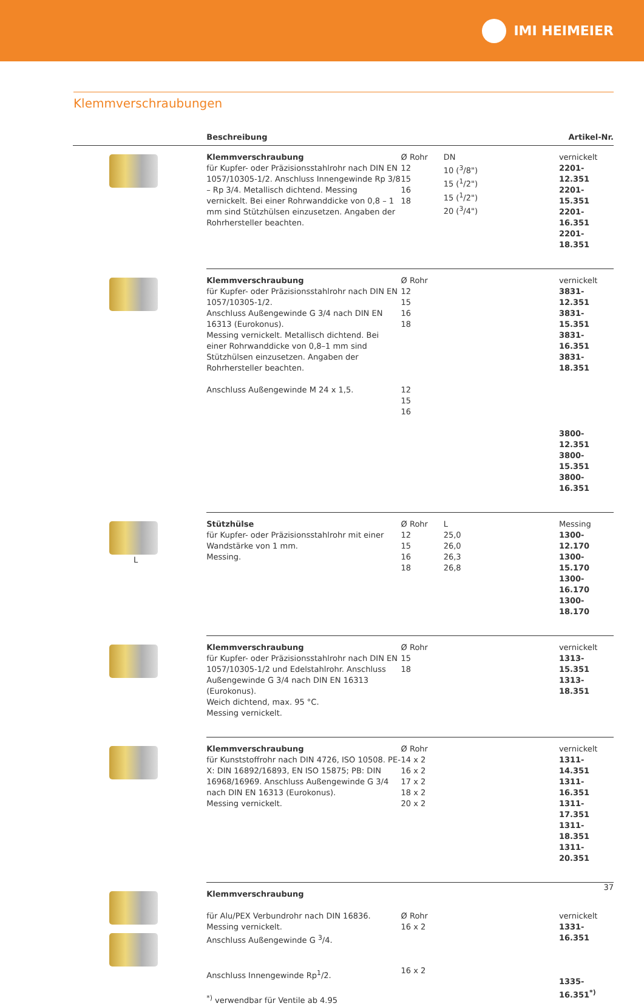IMI HEIMEIER
Klemmverschraubungen
| | Beschreibung | | | Artikel-Nr. |
| --- | --- | --- | --- | --- |
| | Klemmverschraubung für Kupfer- oder Präzisionsstahlrohr nach DIN EN 1057/10305-1/2. Anschluss Innengewinde Rp 3/8 – Rp 3/4. Metallisch dichtend. Messing vernickelt. Bei einer Rohrwanddicke von 0,8 – 1 mm sind Stützhülsen einzusetzen. Angaben der Rohrhersteller beachten. | Ø Rohr 12 15 16 18 | DN 10 (<sup>3</sup>/8") 15 (<sup>1</sup>/2") 15 (<sup>1</sup>/2") 20 (<sup>3</sup>/4") | vernickelt 2201-12.351 2201-15.351 2201-16.351 2201-18.351 |
| | Klemmverschraubung für Kupfer- oder Präzisionsstahlrohr nach DIN EN 1057/10305-1/2. Anschluss Außengewinde G 3/4 nach DIN EN 16313 (Eurokonus). Messing vernickelt. Metallisch dichtend. Bei einer Rohrwanddicke von 0,8–1 mm sind Stützhülsen einzusetzen. Angaben der Rohrhersteller beachten. Anschluss Außengewinde M 24 x 1,5. | Ø Rohr 12 15 16 18 12 15 16 | | vernickelt 3831-12.351 3831-15.351 3831-16.351 3831-18.351 3800-12.351 3800-15.351 3800-16.351 |
| L | Stützhülse für Kupfer- oder Präzisionsstahlrohr mit einer Wandstärke von 1 mm. Messing. | Ø Rohr 12 15 16 18 | L 25,0 26,0 26,3 26,8 | Messing 1300-12.170 1300-15.170 1300-16.170 1300-18.170 |
| | Klemmverschraubung für Kupfer- oder Präzisionsstahlrohr nach DIN EN 1057/10305-1/2 und Edelstahlrohr. Anschluss Außengewinde G 3/4 nach DIN EN 16313 (Eurokonus). Weich dichtend, max. 95 °C. Messing vernickelt. | Ø Rohr 15 18 | | vernickelt 1313-15.351 1313-18.351 |
| | Klemmverschraubung für Kunststoffrohr nach DIN 4726, ISO 10508. PE-X: DIN 16892/16893, EN ISO 15875; PB: DIN 16968/16969. Anschluss Außengewinde G 3/4 nach DIN EN 16313 (Eurokonus). Messing vernickelt. | Ø Rohr 14 x 2 16 x 2 17 x 2 18 x 2 20 x 2 | | vernickelt 1311-14.351 1311-16.351 1311-17.351 1311-18.351 1311-20.351 |
| | Klemmverschraubung für Alu/PEX Verbundrohr nach DIN 16836. Messing vernickelt. Anschluss Außengewinde G <sup>3</sup>/4. Anschluss Innengewinde Rp<sup>1</sup>/2. <sup>*)</sup> verwendbar für Ventile ab 4.95 | Ø Rohr 16 x 2 16 x 2 | | vernickelt 1331-16.351 1335-16.351<sup>*)</sup> |
37